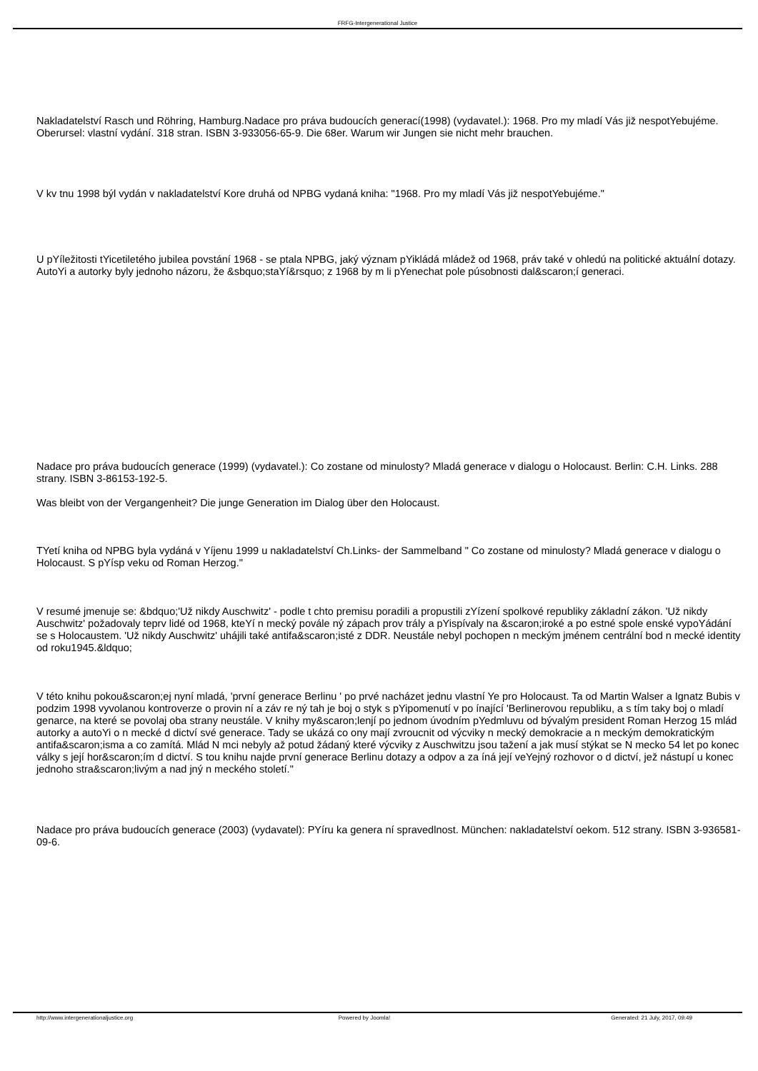FRFG-Intergenerational Justice
Nakladatelství Rasch und Röhring, Hamburg.Nadace pro práva budoucích generací(1998) (vydavatel.): 1968. Pro my mladí Vás již nespotYebujéme. Oberursel: vlastní vydání. 318 stran. ISBN 3-933056-65-9. Die 68er. Warum wir Jungen sie nicht mehr brauchen.
V kv tnu 1998 býl vydán v nakladatelství Kore druhá od NPBG vydaná kniha: "1968. Pro my mladí Vás již nespotYebujéme."
U pYíležitosti tYicetiletého jubilea povstání 1968 - se ptala NPBG, jaký význam pYikládá mládež od 1968, práv také v ohledú na politické aktuální dotazy. AutoYi a autorky byly jednoho názoru, že &sbquo;staYí&rsquo; z 1968 by m li pYenechat pole púsobnosti dal&scaron;í generaci.
Nadace pro práva budoucích generace (1999) (vydavatel.): Co zostane od minulosty? Mladá generace v dialogu o Holocaust. Berlin: C.H. Links. 288 strany. ISBN 3-86153-192-5.
Was bleibt von der Vergangenheit? Die junge Generation im Dialog über den Holocaust.
TYetí kniha od NPBG byla vydáná v Yíjenu 1999 u nakladatelství Ch.Links- der Sammelband " Co zostane od minulosty? Mladá generace v dialogu o Holocaust. S pYísp veku od Roman Herzog."
V resumé jmenuje se: &bdquo;'Už nikdy Auschwitz' - podle t chto premisu poradili a propustili zYízení spolkové republiky základní zákon. 'Už nikdy Auschwitz' požadovaly teprv lidé od 1968, kteYí n mecký povále ný zápach prov trály a pYispívaly na &scaron;iroké a po estné spole enské vypoYádání se s Holocaustem. 'Už nikdy Auschwitz' uhájili také antifa&scaron;isté z DDR. Neustále nebyl pochopen n meckým jménem centrální bod n mecké identity od roku1945.&ldquo;
V této knihu pokou&scaron;ej nyní mladá, 'první generace Berlinu ' po prvé nacházet jednu vlastní Ye pro Holocaust. Ta od Martin Walser a Ignatz Bubis v podzim 1998 vyvolanou kontroverze o provin ní a záv re ný tah je boj o styk s pYipomenutí v po ínající 'Berlinerovou republiku, a s tím taky boj o mladí genarce, na které se povolaj oba strany neustále. V knihy my&scaron;lenjí po jednom úvodním pYedmluvu od bývalým president Roman Herzog 15 mlád autorky a autoYi o n mecké d dictví své generace. Tady se ukázá co ony mají zvroucnit od výcviky n mecký demokracie a n meckým demokratickým antifa&scaron;isma a co zamítá. Mlád N mci nebyly až potud žádaný které výcviky z Auschwitzu jsou tažení a jak musí stýkat se N mecko 54 let po konec války s její hor&scaron;ím d dictví. S tou knihu najde první generace Berlinu dotazy a odpov a za íná její veYejný rozhovor o d dictví, jež nástupí u konec jednoho stra&scaron;livým a nad jný n meckého století."
Nadace pro práva budoucích generace (2003) (vydavatel): PYíru ka genera ní spravedlnost. München: nakladatelství oekom. 512 strany. ISBN 3-936581-09-6.
http://www.intergenerationaljustice.org Powered by Joomla! Generated: 21 July, 2017, 09:49